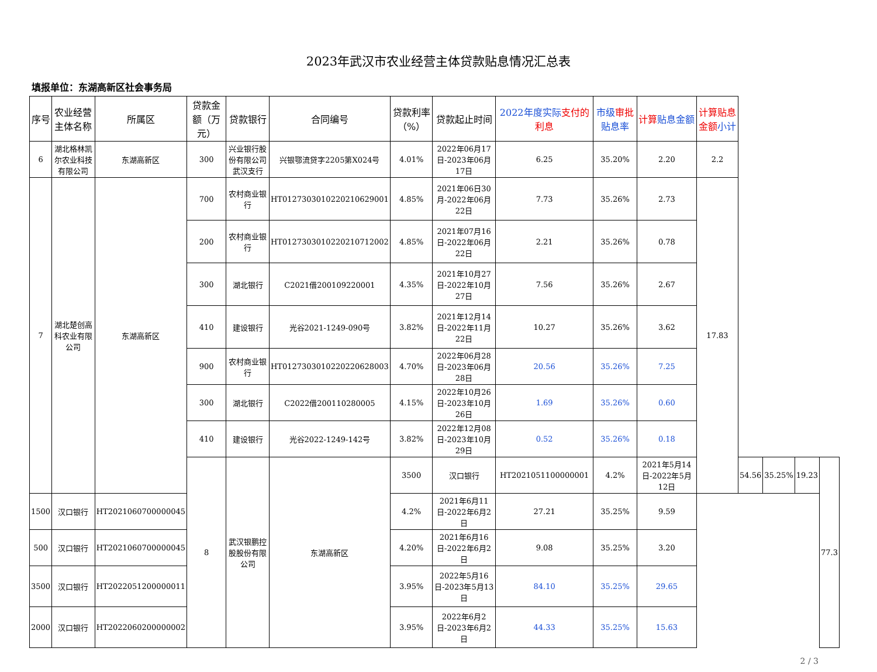2023年武汉市农业经营主体贷款贴息情况汇总表
填报单位：东湖高新区社会事务局
| 序号 | 农业经营主体名称 | 所属区 | 贷款金额（万元） | 贷款银行 | 合同编号 | 贷款利率（%） | 贷款起止时间 | 2022年度实际 支付的利息 | 市级 审批 贴息率 | 计算 贴息金额 | 计算贴息金额 小计 | | | | |
| --- | --- | --- | --- | --- | --- | --- | --- | --- | --- | --- | --- | --- | --- | --- | --- |
| 6 | 湖北格林凯尔农业科技有限公司 | 东湖高新区 | 300 | 兴业银行股份有限公司武汉支行 | 兴银鄂流贷字2205第X024号 | 4.01% | 2022年06月17日-2023年06月17日 | 6.25 | 35.20% | 2.20 | 2.2 | | | | |
| 7 | 湖北楚创高科农业有限公司 | 东湖高新区 | 700 | 农村商业银行 | HT0127303010220210629001 | 4.85% | 2021年06日30月-2022年06月22日 | 7.73 | 35.26% | 2.73 | 17.83 | | | | |
| | | | 200 | 农村商业银行 | HT0127303010220210712002 | 4.85% | 2021年07月16日-2022年06月22日 | 2.21 | 35.26% | 0.78 | | | | | |
| | | | 300 | 湖北银行 | C2021借200109220001 | 4.35% | 2021年10月27日-2022年10月27日 | 7.56 | 35.26% | 2.67 | | | | | |
| | | | 410 | 建设银行 | 光谷2021-1249-090号 | 3.82% | 2021年12月14日-2022年11月22日 | 10.27 | 35.26% | 3.62 | | | | | |
| | | | 900 | 农村商业银行 | HT0127303010220220628003 | 4.70% | 2022年06月28日-2023年06月28日 | 20.56 | 35.26% | 7.25 | | | | | |
| | | | 300 | 湖北银行 | C2022借200110280005 | 4.15% | 2022年10月26日-2023年10月26日 | 1.69 | 35.26% | 0.60 | | | | | |
| | | | 410 | 建设银行 | 光谷2022-1249-142号 | 3.82% | 2022年12月08日-2023年10月29日 | 0.52 | 35.26% | 0.18 | | | | | |
| | | | 8 | 武汉银鹏控股股份有限公司 | 东湖高新区 | 3500 | 汉口银行 | HT2021051100000001 | 4.2% | 2021年5月14日-2022年5月12日 | | 54.56 | 35.25% | 19.23 | 77.3 |
| 1500 | 汉口银行 | HT2021060700000045 | | | | 4.2% | 2021年6月11日-2022年6月2日 | 27.21 | 35.25% | 9.59 | | | | | |
| 500 | 汉口银行 | HT2021060700000045 | | | | 4.20% | 2021年6月16日-2022年6月2日 | 9.08 | 35.25% | 3.20 | | | | | |
| 3500 | 汉口银行 | HT2022051200000011 | | | | 3.95% | 2022年5月16日-2023年5月13日 | 84.10 | 35.25% | 29.65 | | | | | |
| 2000 | 汉口银行 | HT2022060200000002 | | | | 3.95% | 2022年6月2日-2023年6月2日 | 44.33 | 35.25% | 15.63 | | | | | |
2 / 3